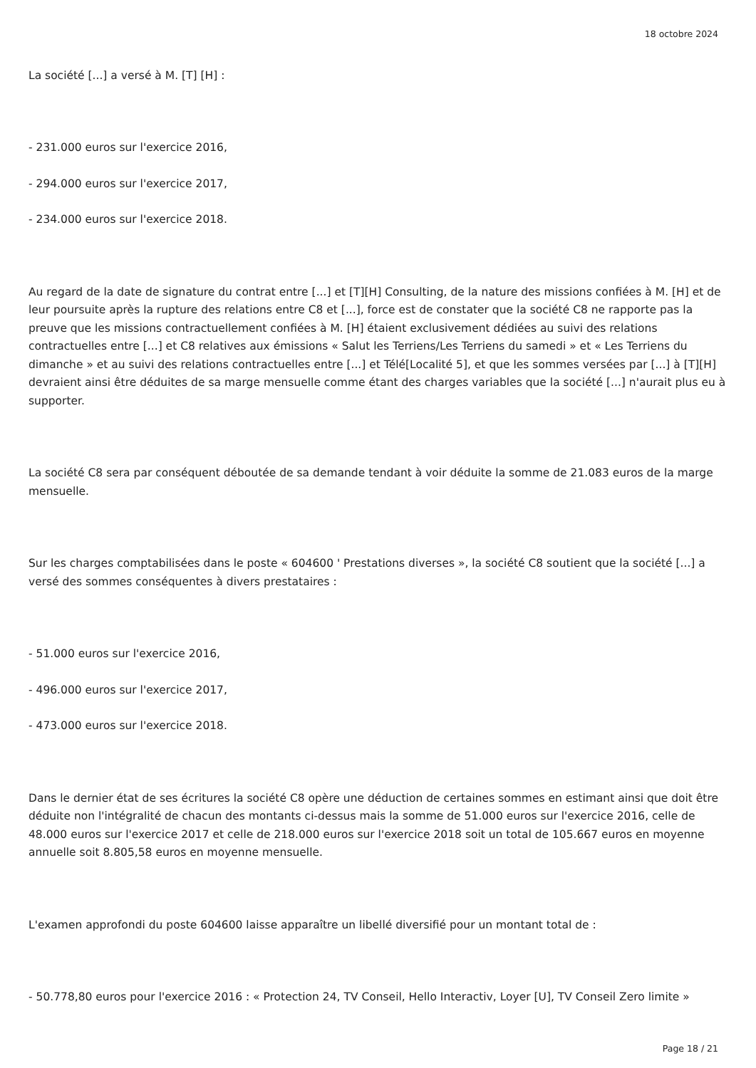18 octobre 2024
La société [...] a versé à M. [T] [H] :
- 231.000 euros sur l'exercice 2016,
- 294.000 euros sur l'exercice 2017,
- 234.000 euros sur l'exercice 2018.
Au regard de la date de signature du contrat entre [...] et [T][H] Consulting, de la nature des missions confiées à M. [H] et de leur poursuite après la rupture des relations entre C8 et [...], force est de constater que la société C8 ne rapporte pas la preuve que les missions contractuellement confiées à M. [H] étaient exclusivement dédiées au suivi des relations contractuelles entre [...] et C8 relatives aux émissions « Salut les Terriens/Les Terriens du samedi » et « Les Terriens du dimanche » et au suivi des relations contractuelles entre [...] et Télé[Localité 5], et que les sommes versées par [...] à [T][H] devraient ainsi être déduites de sa marge mensuelle comme étant des charges variables que la société [...] n'aurait plus eu à supporter.
La société C8 sera par conséquent déboutée de sa demande tendant à voir déduite la somme de 21.083 euros de la marge mensuelle.
Sur les charges comptabilisées dans le poste « 604600 ' Prestations diverses », la société C8 soutient que la société [...] a versé des sommes conséquentes à divers prestataires :
- 51.000 euros sur l'exercice 2016,
- 496.000 euros sur l'exercice 2017,
- 473.000 euros sur l'exercice 2018.
Dans le dernier état de ses écritures la société C8 opère une déduction de certaines sommes en estimant ainsi que doit être déduite non l'intégralité de chacun des montants ci-dessus mais la somme de 51.000 euros sur l'exercice 2016, celle de 48.000 euros sur l'exercice 2017 et celle de 218.000 euros sur l'exercice 2018 soit un total de 105.667 euros en moyenne annuelle soit 8.805,58 euros en moyenne mensuelle.
L'examen approfondi du poste 604600 laisse apparaître un libellé diversifié pour un montant total de :
- 50.778,80 euros pour l'exercice 2016 : « Protection 24, TV Conseil, Hello Interactiv, Loyer [U], TV Conseil Zero limite »
Page 18 / 21